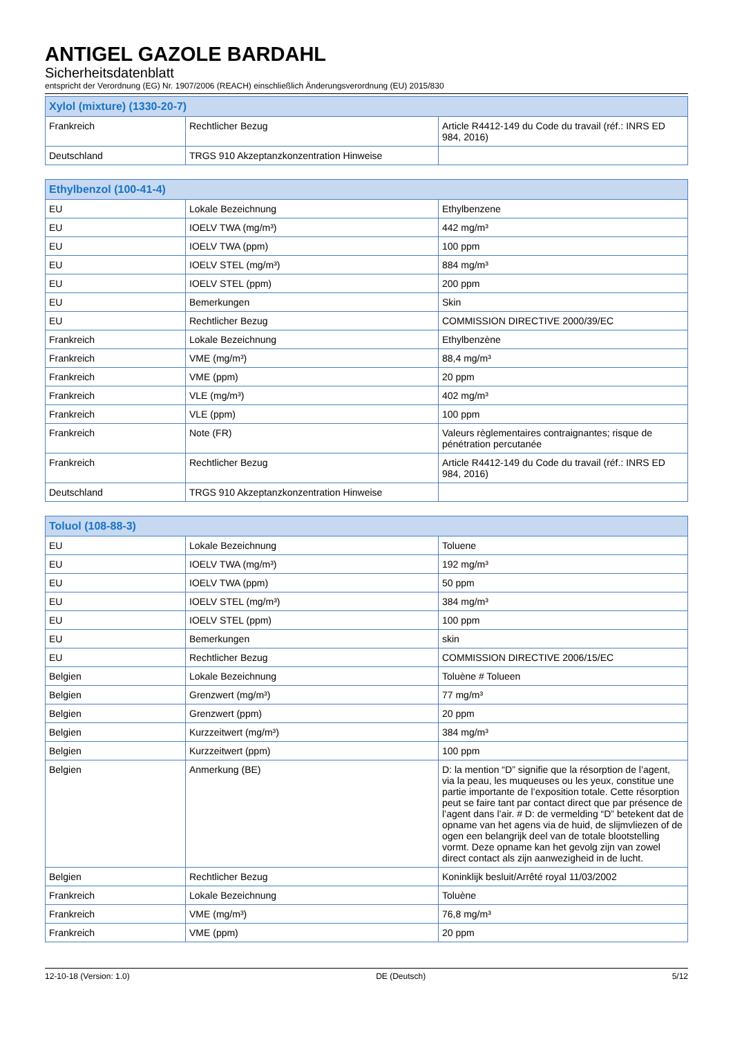ANTIGEL GAZOLE BARDAHL
Sicherheitsdatenblatt
entspricht der Verordnung (EG) Nr. 1907/2006 (REACH) einschließlich Änderungsverordnung (EU) 2015/830
| Xylol (mixture) (1330-20-7) | | |
| --- | --- | --- |
| Frankreich | Rechtlicher Bezug | Article R4412-149 du Code du travail (réf.: INRS ED 984, 2016) |
| Deutschland | TRGS 910 Akzeptanzkonzentration Hinweise | |
| Ethylbenzol (100-41-4) | | |
| --- | --- | --- |
| EU | Lokale Bezeichnung | Ethylbenzene |
| EU | IOELV TWA (mg/m³) | 442 mg/m³ |
| EU | IOELV TWA (ppm) | 100 ppm |
| EU | IOELV STEL (mg/m³) | 884 mg/m³ |
| EU | IOELV STEL (ppm) | 200 ppm |
| EU | Bemerkungen | Skin |
| EU | Rechtlicher Bezug | COMMISSION DIRECTIVE 2000/39/EC |
| Frankreich | Lokale Bezeichnung | Ethylbenzène |
| Frankreich | VME (mg/m³) | 88,4 mg/m³ |
| Frankreich | VME (ppm) | 20 ppm |
| Frankreich | VLE (mg/m³) | 402 mg/m³ |
| Frankreich | VLE (ppm) | 100 ppm |
| Frankreich | Note (FR) | Valeurs règlementaires contraignantes; risque de pénétration percutanée |
| Frankreich | Rechtlicher Bezug | Article R4412-149 du Code du travail (réf.: INRS ED 984, 2016) |
| Deutschland | TRGS 910 Akzeptanzkonzentration Hinweise | |
| Toluol (108-88-3) | | |
| --- | --- | --- |
| EU | Lokale Bezeichnung | Toluene |
| EU | IOELV TWA (mg/m³) | 192 mg/m³ |
| EU | IOELV TWA (ppm) | 50 ppm |
| EU | IOELV STEL (mg/m³) | 384 mg/m³ |
| EU | IOELV STEL (ppm) | 100 ppm |
| EU | Bemerkungen | skin |
| EU | Rechtlicher Bezug | COMMISSION DIRECTIVE 2006/15/EC |
| Belgien | Lokale Bezeichnung | Toluène # Tolueen |
| Belgien | Grenzwert (mg/m³) | 77 mg/m³ |
| Belgien | Grenzwert (ppm) | 20 ppm |
| Belgien | Kurzzeitwert (mg/m³) | 384 mg/m³ |
| Belgien | Kurzzeitwert (ppm) | 100 ppm |
| Belgien | Anmerkung (BE) | D: la mention “D” signifie que la résorption de l’agent, via la peau, les muqueuses ou les yeux, constitue une partie importante de l’exposition totale. Cette résorption peut se faire tant par contact direct que par présence de l’agent dans l’air. # D: de vermelding “D” betekent dat de opname van het agens via de huid, de slijmvliezen of de ogen een belangrijk deel van de totale blootstelling vormt. Deze opname kan het gevolg zijn van zowel direct contact als zijn aanwezigheid in de lucht. |
| Belgien | Rechtlicher Bezug | Koninklijk besluit/Arrêté royal 11/03/2002 |
| Frankreich | Lokale Bezeichnung | Toluène |
| Frankreich | VME (mg/m³) | 76,8 mg/m³ |
| Frankreich | VME (ppm) | 20 ppm |
12-10-18 (Version: 1.0) DE (Deutsch) 5/12